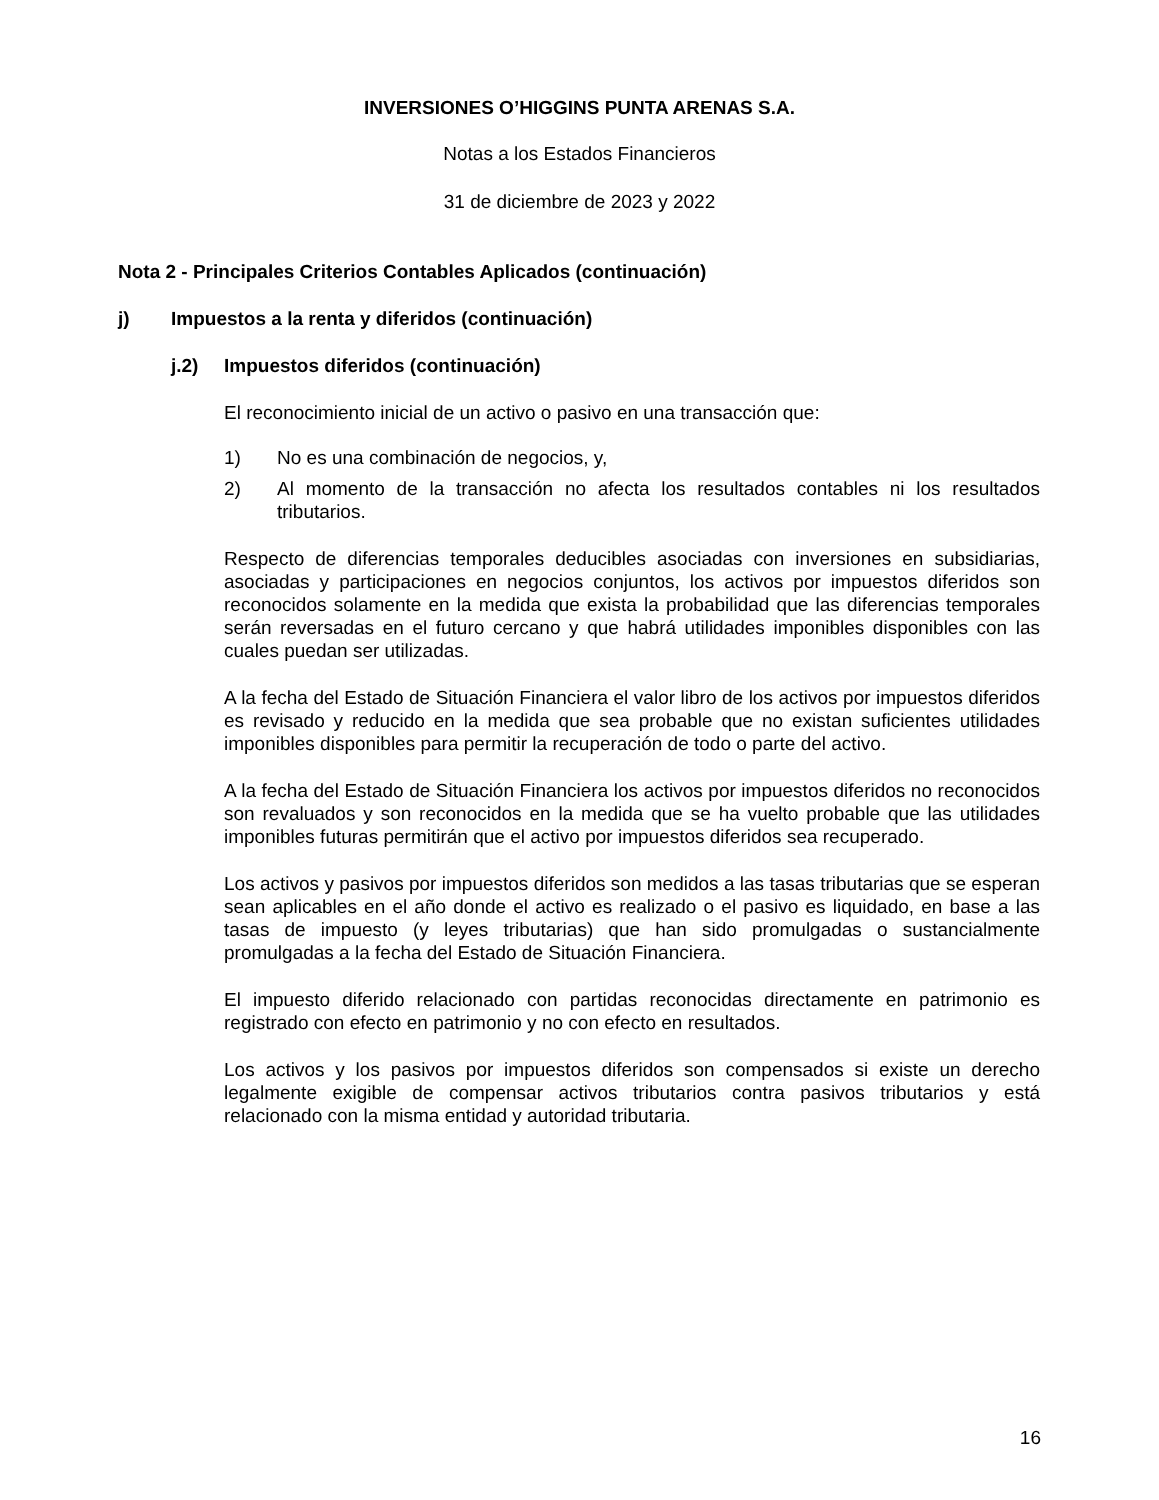INVERSIONES O’HIGGINS PUNTA ARENAS S.A.
Notas a los Estados Financieros
31 de diciembre de 2023 y 2022
Nota 2 - Principales Criterios Contables Aplicados (continuación)
j) Impuestos a la renta y diferidos (continuación)
j.2) Impuestos diferidos (continuación)
El reconocimiento inicial de un activo o pasivo en una transacción que:
1) No es una combinación de negocios, y,
2) Al momento de la transacción no afecta los resultados contables ni los resultados tributarios.
Respecto de diferencias temporales deducibles asociadas con inversiones en subsidiarias, asociadas y participaciones en negocios conjuntos, los activos por impuestos diferidos son reconocidos solamente en la medida que exista la probabilidad que las diferencias temporales serán reversadas en el futuro cercano y que habrá utilidades imponibles disponibles con las cuales puedan ser utilizadas.
A la fecha del Estado de Situación Financiera el valor libro de los activos por impuestos diferidos es revisado y reducido en la medida que sea probable que no existan suficientes utilidades imponibles disponibles para permitir la recuperación de todo o parte del activo.
A la fecha del Estado de Situación Financiera los activos por impuestos diferidos no reconocidos son revaluados y son reconocidos en la medida que se ha vuelto probable que las utilidades imponibles futuras permitirán que el activo por impuestos diferidos sea recuperado.
Los activos y pasivos por impuestos diferidos son medidos a las tasas tributarias que se esperan sean aplicables en el año donde el activo es realizado o el pasivo es liquidado, en base a las tasas de impuesto (y leyes tributarias) que han sido promulgadas o sustancialmente promulgadas a la fecha del Estado de Situación Financiera.
El impuesto diferido relacionado con partidas reconocidas directamente en patrimonio es registrado con efecto en patrimonio y no con efecto en resultados.
Los activos y los pasivos por impuestos diferidos son compensados si existe un derecho legalmente exigible de compensar activos tributarios contra pasivos tributarios y está relacionado con la misma entidad y autoridad tributaria.
16